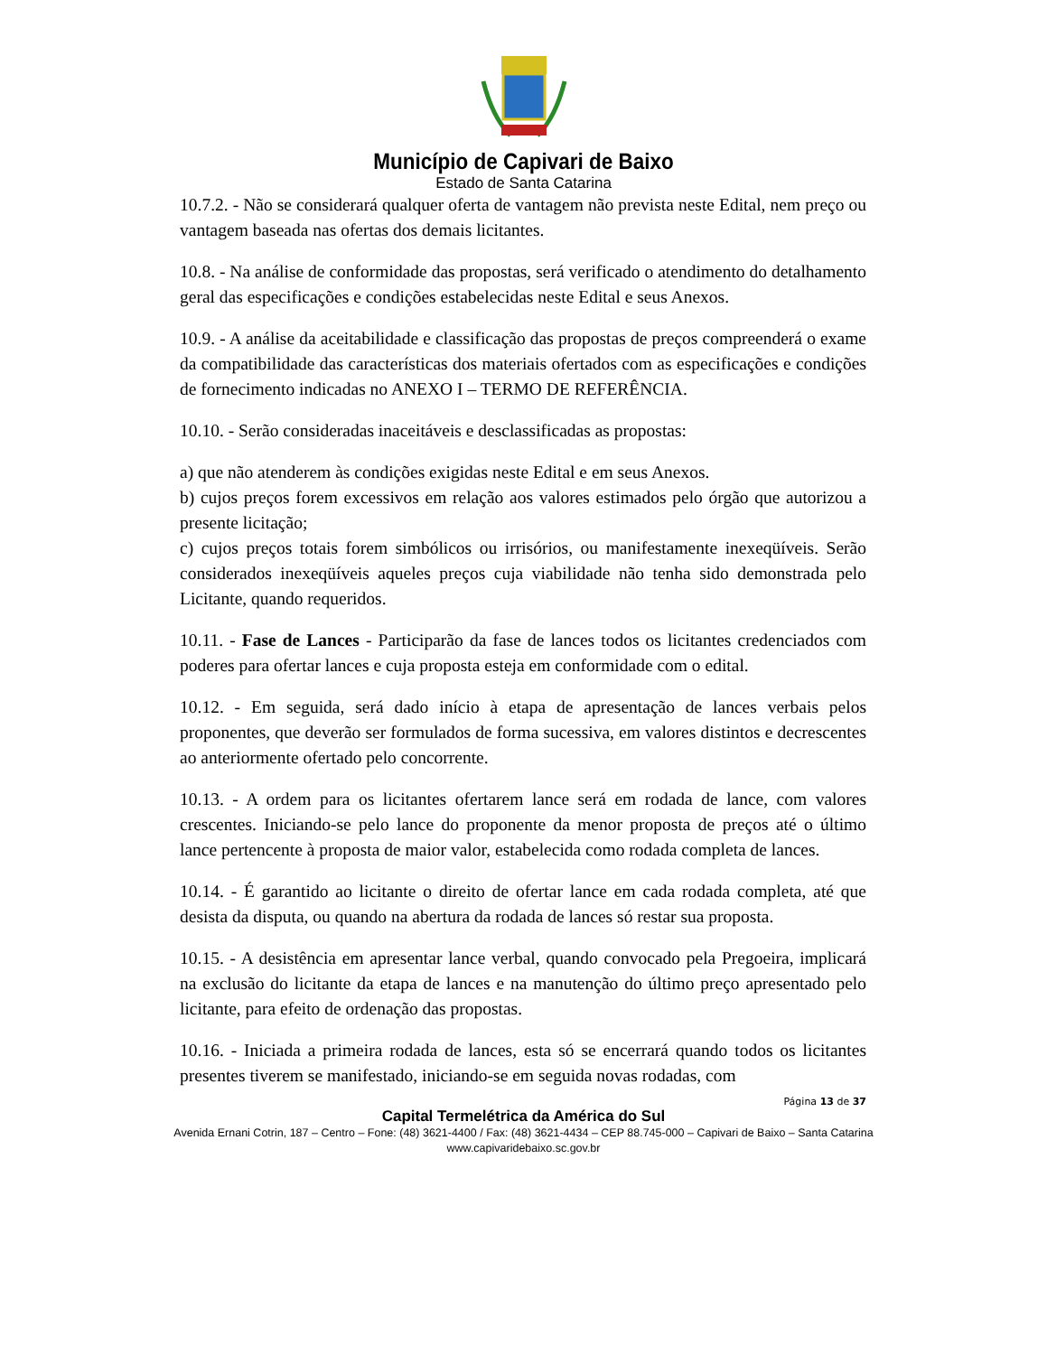Município de Capivari de Baixo
Estado de Santa Catarina
10.7.2. - Não se considerará qualquer oferta de vantagem não prevista neste Edital, nem preço ou vantagem baseada nas ofertas dos demais licitantes.
10.8. - Na análise de conformidade das propostas, será verificado o atendimento do detalhamento geral das especificações e condições estabelecidas neste Edital e seus Anexos.
10.9. - A análise da aceitabilidade e classificação das propostas de preços compreenderá o exame da compatibilidade das características dos materiais ofertados com as especificações e condições de fornecimento indicadas no ANEXO I – TERMO DE REFERÊNCIA.
10.10. - Serão consideradas inaceitáveis e desclassificadas as propostas:
a) que não atenderem às condições exigidas neste Edital e em seus Anexos.
b) cujos preços forem excessivos em relação aos valores estimados pelo órgão que autorizou a presente licitação;
c) cujos preços totais forem simbólicos ou irrisórios, ou manifestamente inexeqüíveis. Serão considerados inexeqüíveis aqueles preços cuja viabilidade não tenha sido demonstrada pelo Licitante, quando requeridos.
10.11. - Fase de Lances - Participarão da fase de lances todos os licitantes credenciados com poderes para ofertar lances e cuja proposta esteja em conformidade com o edital.
10.12. - Em seguida, será dado início à etapa de apresentação de lances verbais pelos proponentes, que deverão ser formulados de forma sucessiva, em valores distintos e decrescentes ao anteriormente ofertado pelo concorrente.
10.13. - A ordem para os licitantes ofertarem lance será em rodada de lance, com valores crescentes. Iniciando-se pelo lance do proponente da menor proposta de preços até o último lance pertencente à proposta de maior valor, estabelecida como rodada completa de lances.
10.14. - É garantido ao licitante o direito de ofertar lance em cada rodada completa, até que desista da disputa, ou quando na abertura da rodada de lances só restar sua proposta.
10.15. - A desistência em apresentar lance verbal, quando convocado pela Pregoeira, implicará na exclusão do licitante da etapa de lances e na manutenção do último preço apresentado pelo licitante, para efeito de ordenação das propostas.
10.16. - Iniciada a primeira rodada de lances, esta só se encerrará quando todos os licitantes presentes tiverem se manifestado, iniciando-se em seguida novas rodadas, com
Página 13 de 37
Capital Termelétrica da América do Sul
Avenida Ernani Cotrin, 187 – Centro – Fone: (48) 3621-4400 / Fax: (48) 3621-4434 – CEP 88.745-000 – Capivari de Baixo – Santa Catarina
www.capivaridebaixo.sc.gov.br